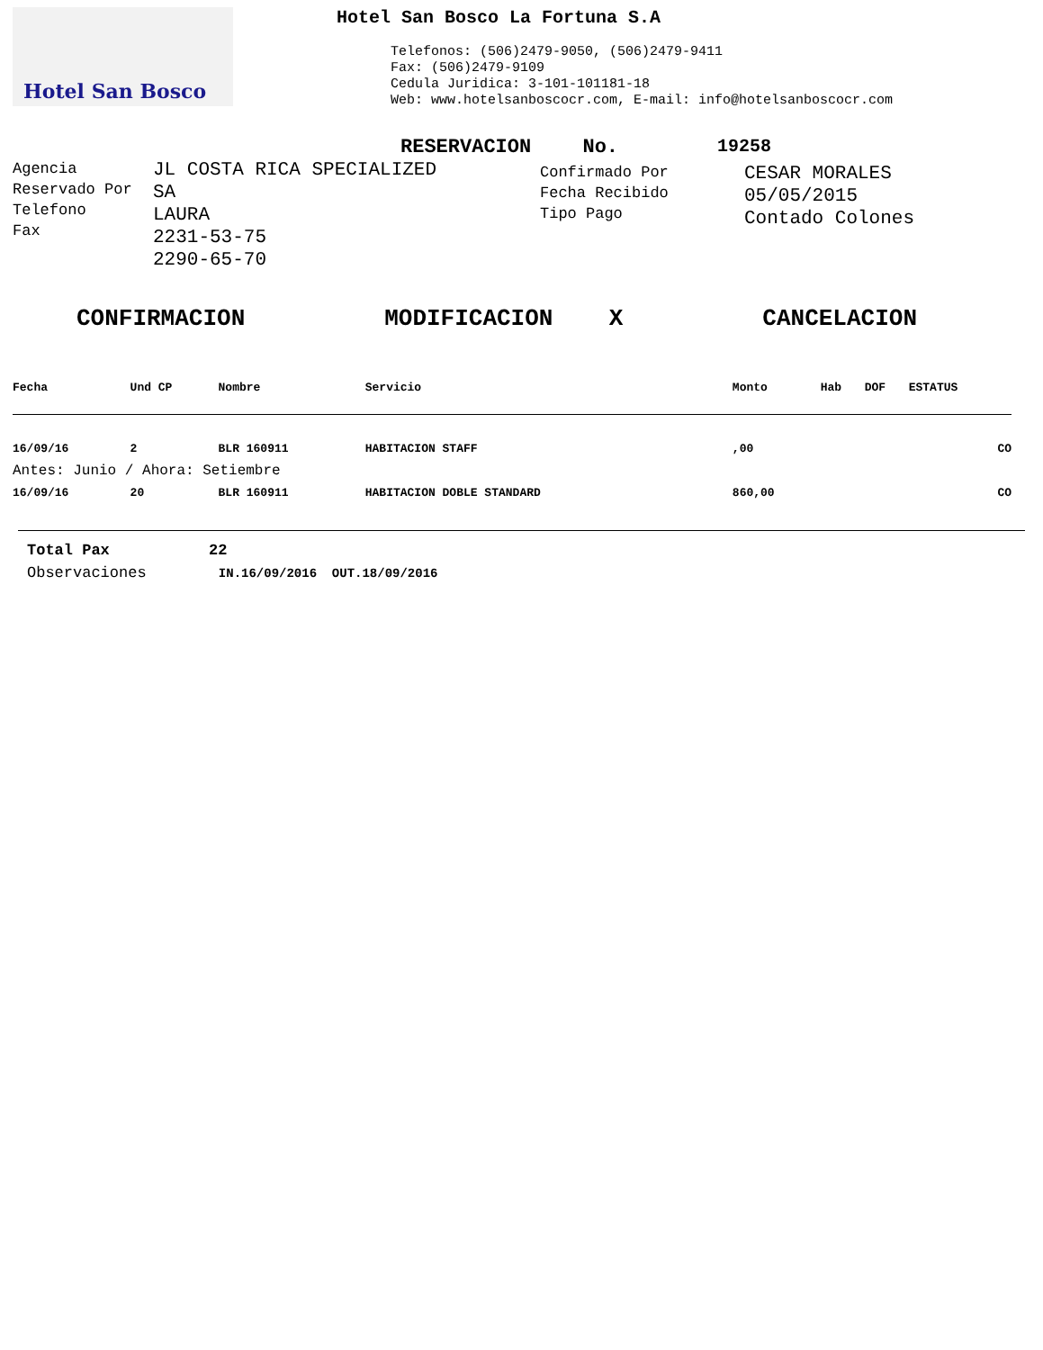Hotel San Bosco
Hotel San Bosco La Fortuna S.A
Telefonos: (506)2479-9050, (506)2479-9411
Fax: (506)2479-9109
Cedula Juridica: 3-101-101181-18
Web: www.hotelsanboscocr.com, E-mail: info@hotelsanboscocr.com
RESERVACION No. 19258
Agencia
Reservado Por
Telefono
Fax
JL COSTA RICA SPECIALIZED
SA
LAURA
2231-53-75
2290-65-70
Confirmado Por
Fecha Recibido
Tipo Pago
CESAR MORALES
05/05/2015
Contado Colones
CONFIRMACION MODIFICACION X CANCELACION
| Fecha | Und CP | Nombre | Servicio | Monto | Hab | DOF | ESTATUS |
| --- | --- | --- | --- | --- | --- | --- | --- |
| 16/09/16 | 2 | BLR 160911 | HABITACION STAFF | ,00 | | | CO |
| Antes: Junio / Ahora: Setiembre | | | | | | | |
| 16/09/16 | 20 | BLR 160911 | HABITACION DOBLE STANDARD | 860,00 | | | CO |
Total Pax 22
Observaciones IN.16/09/2016 OUT.18/09/2016